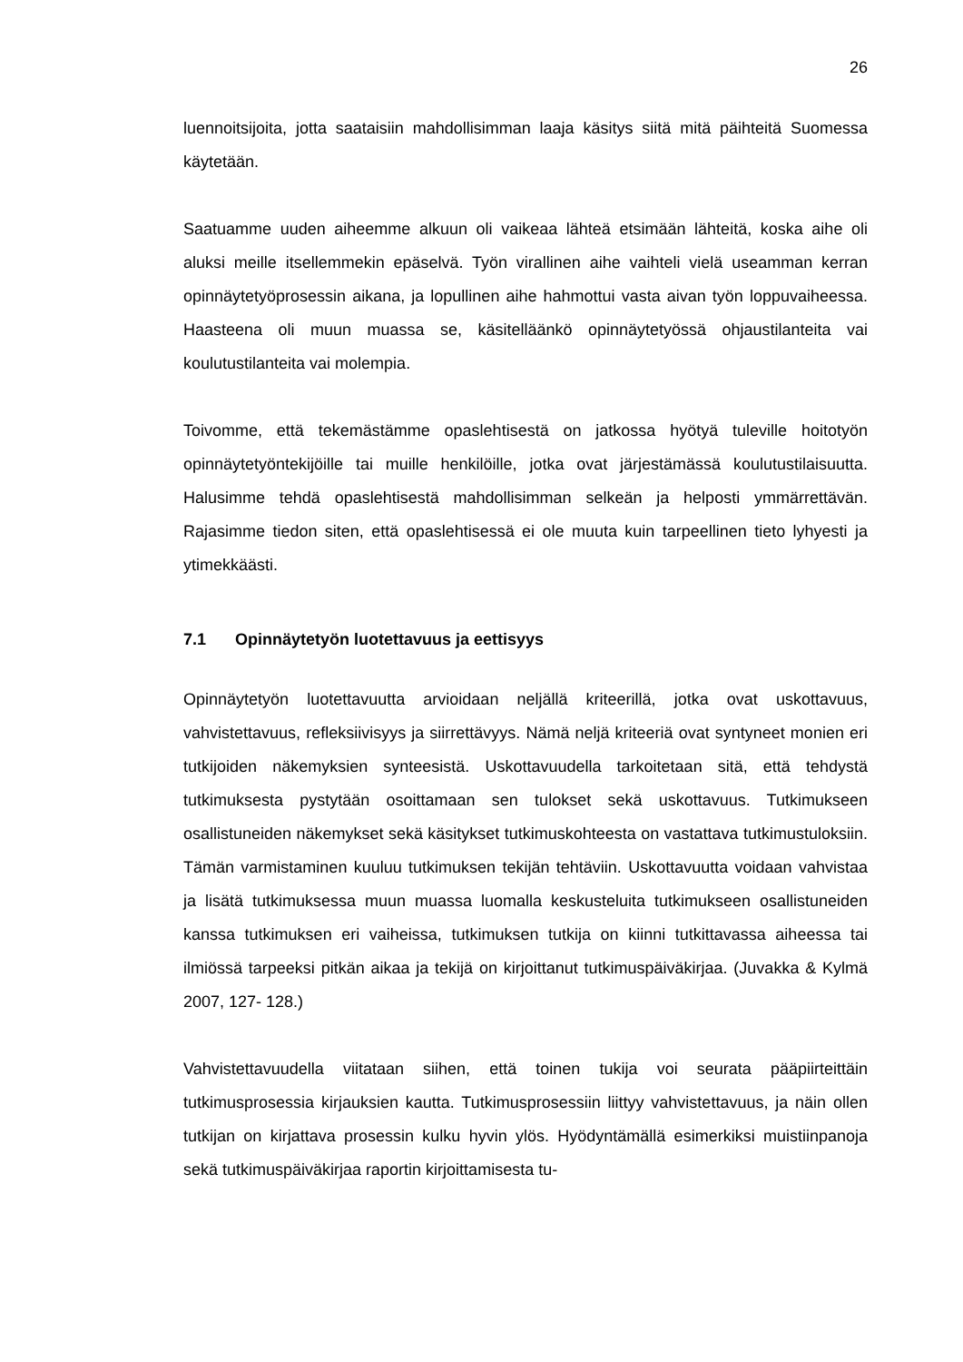26
luennoitsijoita, jotta saataisiin mahdollisimman laaja käsitys siitä mitä päihteitä Suomessa käytetään.
Saatuamme uuden aiheemme alkuun oli vaikeaa lähteä etsimään lähteitä, koska aihe oli aluksi meille itsellemmekin epäselvä. Työn virallinen aihe vaihteli vielä useamman kerran opinnäytetyöprosessin aikana, ja lopullinen aihe hahmottui vasta aivan työn loppuvaiheessa. Haasteena oli muun muassa se, käsitelläänkö opinnäytetyössä ohjaustilanteita vai koulutustilanteita vai molempia.
Toivomme, että tekemästämme opaslehtisestä on jatkossa hyötyä tuleville hoitotyön opinnäytetyöntekijöille tai muille henkilöille, jotka ovat järjestämässä koulutustilaisuutta. Halusimme tehdä opaslehtisestä mahdollisimman selkeän ja helposti ymmärrettävän. Rajasimme tiedon siten, että opaslehtisessä ei ole muuta kuin tarpeellinen tieto lyhyesti ja ytimekkäästi.
7.1 Opinnäytetyön luotettavuus ja eettisyys
Opinnäytetyön luotettavuutta arvioidaan neljällä kriteerillä, jotka ovat uskottavuus, vahvistettavuus, refleksiivisyys ja siirrettävyys. Nämä neljä kriteeriä ovat syntyneet monien eri tutkijoiden näkemyksien synteesistä. Uskottavuudella tarkoitetaan sitä, että tehdystä tutkimuksesta pystytään osoittamaan sen tulokset sekä uskottavuus. Tutkimukseen osallistuneiden näkemykset sekä käsitykset tutkimuskohteesta on vastattava tutkimustuloksiin. Tämän varmistaminen kuuluu tutkimuksen tekijän tehtäviin. Uskottavuutta voidaan vahvistaa ja lisätä tutkimuksessa muun muassa luomalla keskusteluita tutkimukseen osallistuneiden kanssa tutkimuksen eri vaiheissa, tutkimuksen tutkija on kiinni tutkittavassa aiheessa tai ilmiössä tarpeeksi pitkän aikaa ja tekijä on kirjoittanut tutkimuspäiväkirjaa. (Juvakka & Kylmä 2007, 127- 128.)
Vahvistettavuudella viitataan siihen, että toinen tukija voi seurata pääpiirteittäin tutkimusprosessia kirjauksien kautta. Tutkimusprosessiin liittyy vahvistettavuus, ja näin ollen tutkijan on kirjattava prosessin kulku hyvin ylös. Hyödyntämällä esimerkiksi muistiinpanoja sekä tutkimuspäiväkirjaa raportin kirjoittamisesta tu-